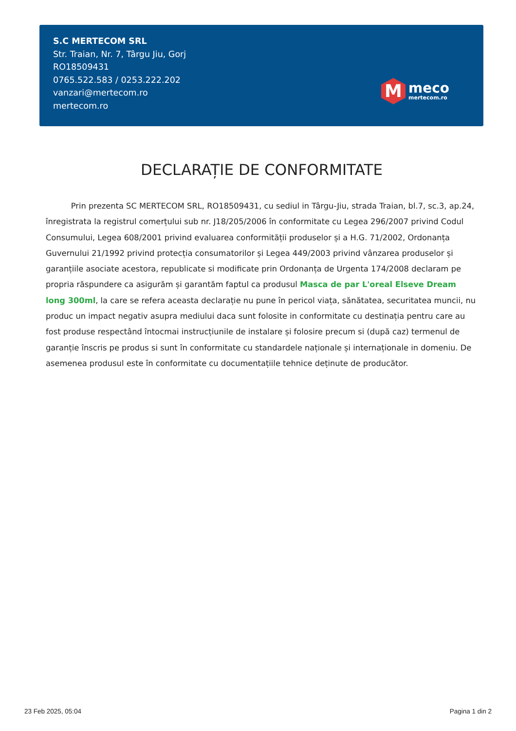S.C MERTECOM SRL
Str. Traian, Nr. 7, Târgu Jiu, Gorj
RO18509431
0765.522.583 / 0253.222.202
vanzari@mertecom.ro
mertecom.ro
M
meco
mertecom.ro
DECLARAȚIE DE CONFORMITATE
Prin prezenta SC MERTECOM SRL, RO18509431, cu sediul in Târgu-Jiu, strada Traian, bl.7, sc.3, ap.24, înregistrata la registrul comerțului sub nr. J18/205/2006 în conformitate cu Legea 296/2007 privind Codul Consumului, Legea 608/2001 privind evaluarea conformității produselor și a H.G. 71/2002, Ordonanța Guvernului 21/1992 privind protecția consumatorilor și Legea 449/2003 privind vânzarea produselor și garanțiile asociate acestora, republicate si modificate prin Ordonanța de Urgenta 174/2008 declaram pe propria răspundere ca asigurăm și garantăm faptul ca produsul Masca de par L'oreal Elseve Dream long 300ml, la care se refera aceasta declarație nu pune în pericol viața, sănătatea, securitatea muncii, nu produc un impact negativ asupra mediului daca sunt folosite in conformitate cu destinația pentru care au fost produse respectând întocmai instrucțiunile de instalare și folosire precum si (după caz) termenul de garanție înscris pe produs si sunt în conformitate cu standardele naționale și internaționale in domeniu. De asemenea produsul este în conformitate cu documentațiile tehnice deținute de producător.
23 Feb 2025, 05:04 Pagina 1 din 2